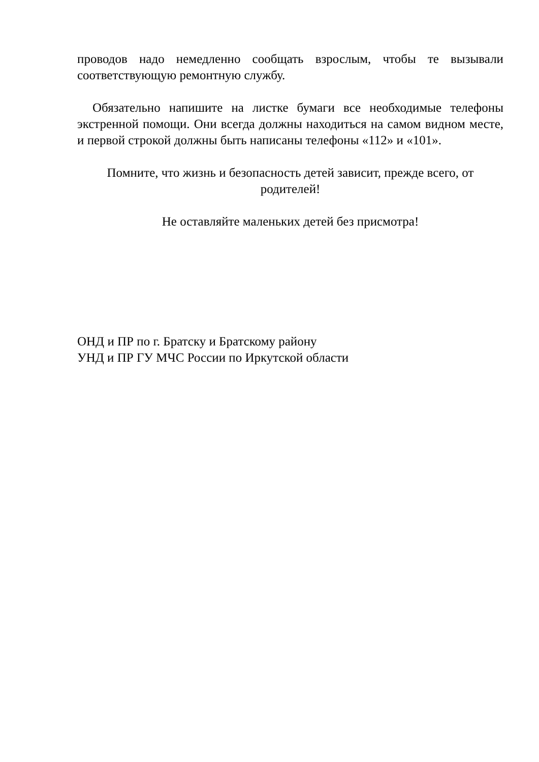проводов надо немедленно сообщать взрослым, чтобы те вызывали соответствующую ремонтную службу.
Обязательно напишите на листке бумаги все необходимые телефоны экстренной помощи. Они всегда должны находиться на самом видном месте, и первой строкой должны быть написаны телефоны «112» и «101».
Помните, что жизнь и безопасность детей зависит, прежде всего, от родителей!
Не оставляйте маленьких детей без присмотра!
ОНД и ПР по г. Братску и Братскому району
УНД и ПР ГУ МЧС России по Иркутской области